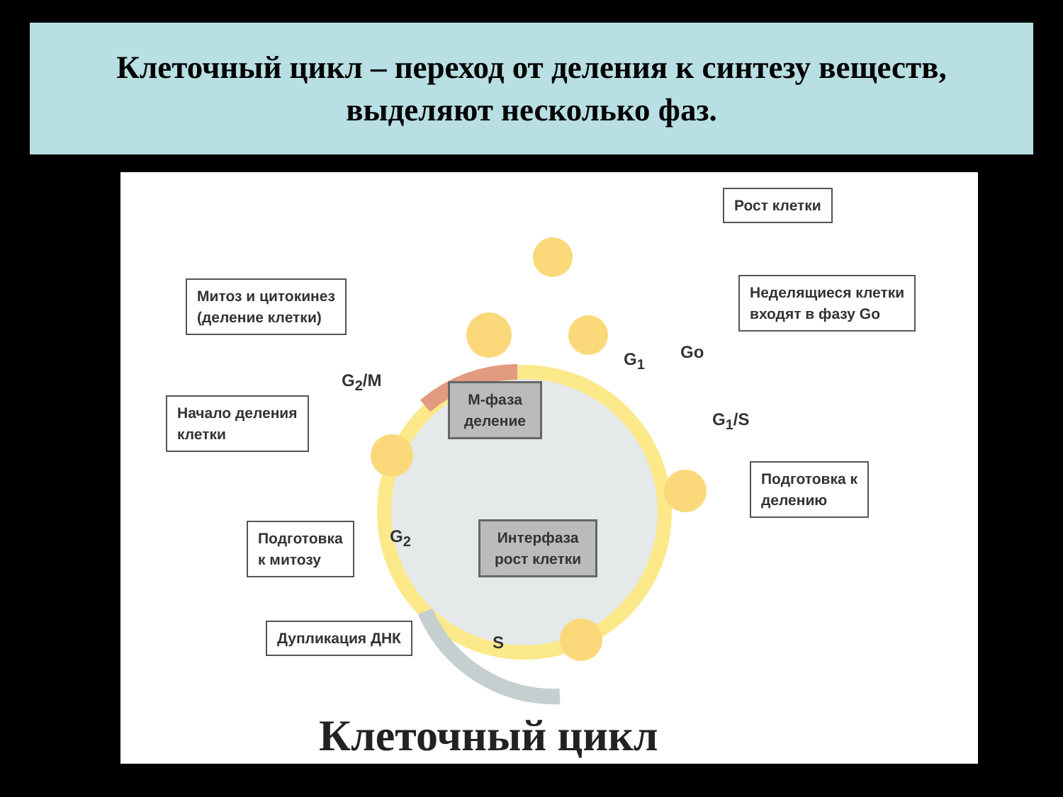Клеточный цикл – переход от деления к синтезу веществ,
выделяют несколько фаз.
Рост клетки
Митоз и цитокинез
(деление клетки)
Неделящиеся клетки
входят в фазу Go
G<sub>1</sub> Go
G<sub>2</sub>/M
G<sub>1</sub>/S
Начало деления
клетки
М-фаза
деление
Подготовка к
делению
Подготовка
к митозу
G<sub>2</sub>
Интерфаза
рост клетки
Дупликация ДНК
S
Клеточный цикл